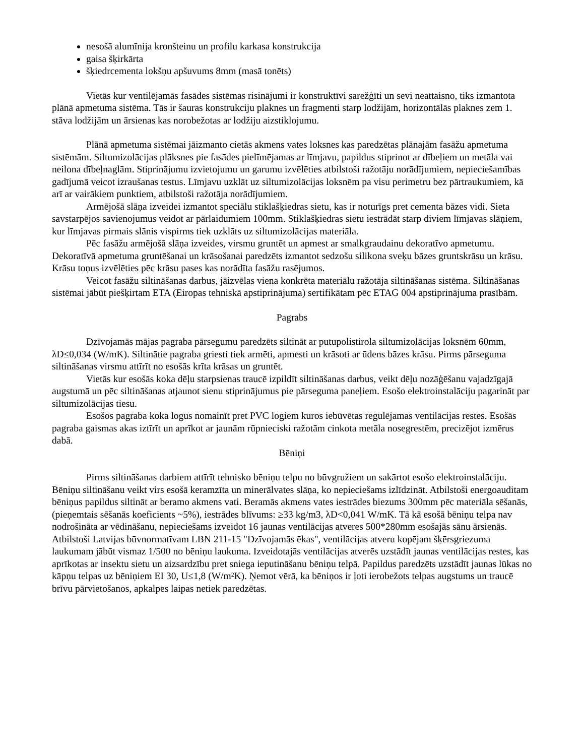nesošā alumīnija kronšteinu un profilu karkasa konstrukcija
gaisa šķirkārta
šķiedrcementa lokšņu apšuvums 8mm (masā tonēts)
Vietās kur ventilējamās fasādes sistēmas risinājumi ir konstruktīvi sarežģīti un sevi neattaisno, tiks izmantota plānā apmetuma sistēma. Tās ir šauras konstrukciju plaknes un fragmenti starp lodžijām, horizontālās plaknes zem 1. stāva lodžijām un ārsienas kas norobežotas ar lodžiju aizstiklojumu.
Plānā apmetuma sistēmai jāizmanto cietās akmens vates loksnes kas paredzētas plānajām fasāžu apmetuma sistēmām. Siltumizolācijas plāksnes pie fasādes pielīmējamas ar līmjavu, papildus stiprinot ar dībeļiem un metāla vai neilona dībeļnaglām. Stiprinājumu izvietojumu un garumu izvēlēties atbilstoši ražotāju norādījumiem, nepieciešamības gadījumā veicot izraušanas testus. Līmjavu uzklāt uz siltumizolācijas loksnēm pa visu perimetru bez pārtraukumiem, kā arī ar vairākiem punktiem, atbilstoši ražotāja norādījumiem.
Armējošā slāņa izveidei izmantot speciālu stiklašķiedras sietu, kas ir noturīgs pret cementa bāzes vidi. Sieta savstarpējos savienojumus veidot ar pārlaidumiem 100mm. Stiklašķiedras sietu iestrādāt starp diviem līmjavas slāņiem, kur līmjavas pirmais slānis vispirms tiek uzklāts uz siltumizolācijas materiāla.
Pēc fasāžu armējošā slāņa izveides, virsmu gruntēt un apmest ar smalkgraudainu dekoratīvo apmetumu. Dekoratīvā apmetuma gruntēšanai un krāsošanai paredzēts izmantot sedzošu silikona sveķu bāzes gruntskrāsu un krāsu. Krāsu toņus izvēlēties pēc krāsu pases kas norādīta fasāžu rasējumos.
Veicot fasāžu siltināšanas darbus, jāizvēlas viena konkrēta materiālu ražotāja siltināšanas sistēma. Siltināšanas sistēmai jābūt piešķirtam ETA (Eiropas tehniskā apstiprinājuma) sertifikātam pēc ETAG 004 apstiprinājuma prasībām.
Pagrabs
Dzīvojamās mājas pagraba pārsegumu paredzēts siltināt ar putupolistirola siltumizolācijas loksnēm 60mm, λD≤0,034 (W/mK). Siltinātie pagraba griesti tiek armēti, apmesti un krāsoti ar ūdens bāzes krāsu. Pirms pārseguma siltināšanas virsmu attīrīt no esošās krīta krāsas un gruntēt.
Vietās kur esošās koka dēļu starpsienas traucē izpildīt siltināšanas darbus, veikt dēļu nozāģēšanu vajadzīgajā augstumā un pēc siltināšanas atjaunot sienu stiprinājumus pie pārseguma paneļiem. Esošo elektroinstalāciju pagarināt par siltumizolācijas tiesu.
Esošos pagraba koka logus nomainīt pret PVC logiem kuros iebūvētas regulējamas ventilācijas restes. Esošās pagraba gaismas akas iztīrīt un aprīkot ar jaunām rūpnieciski ražotām cinkota metāla nosegrestēm, precizējot izmērus dabā.
Bēniņi
Pirms siltināšanas darbiem attīrīt tehnisko bēniņu telpu no būvgružiem un sakārtot esošo elektroinstalāciju. Bēniņu siltināšanu veikt virs esošā keramzīta un minerālvates slāņa, ko nepieciešams izlīdzināt. Atbilstoši energoauditam bēniņus papildus siltināt ar beramo akmens vati. Beramās akmens vates iestrādes biezums 300mm pēc materiāla sēšanās, (pieņemtais sēšanās koeficients ~5%), iestrādes blīvums: ≥33 kg/m3, λD<0,041 W/mK. Tā kā esošā bēniņu telpa nav nodrošināta ar vēdināšanu, nepieciešams izveidot 16 jaunas ventilācijas atveres 500*280mm esošajās sānu ārsienās. Atbilstoši Latvijas būvnormatīvam LBN 211-15 "Dzīvojamās ēkas", ventilācijas atveru kopējam šķērsgriezuma laukumam jābūt vismaz 1/500 no bēniņu laukuma. Izveidotajās ventilācijas atverēs uzstādīt jaunas ventilācijas restes, kas aprīkotas ar insektu sietu un aizsardzību pret sniega ieputināšanu bēniņu telpā. Papildus paredzēts uzstādīt jaunas lūkas no kāpņu telpas uz bēniņiem EI 30, U≤1,8 (W/m²K). Ņemot vērā, ka bēniņos ir ļoti ierobežots telpas augstums un traucē brīvu pārvietošanos, apkalpes laipas netiek paredzētas.